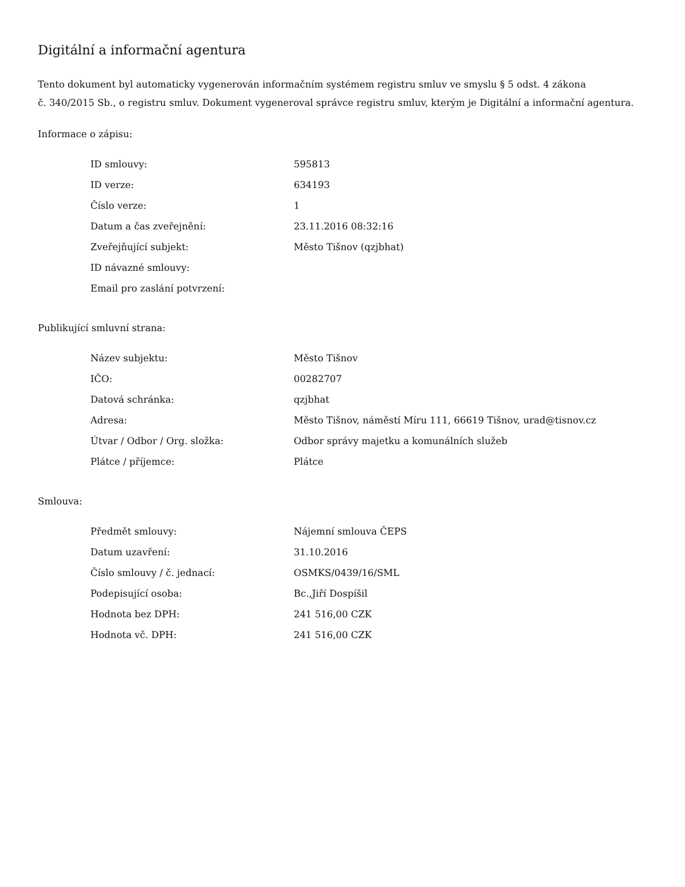Digitální a informační agentura
Tento dokument byl automaticky vygenerován informačním systémem registru smluv ve smyslu § 5 odst. 4 zákona
č. 340/2015 Sb., o registru smluv. Dokument vygeneroval správce registru smluv, kterým je Digitální a informační agentura.
Informace o zápisu:
| ID smlouvy: | 595813 |
| ID verze: | 634193 |
| Číslo verze: | 1 |
| Datum a čas zveřejnění: | 23.11.2016 08:32:16 |
| Zveřejňující subjekt: | Město Tišnov (qzjbhat) |
| ID návazné smlouvy: | |
| Email pro zaslání potvrzení: | |
Publikující smluvní strana:
| Název subjektu: | Město Tišnov |
| IČO: | 00282707 |
| Datová schránka: | qzjbhat |
| Adresa: | Město Tišnov, náměstí Míru 111, 66619 Tišnov, urad@tisnov.cz |
| Útvar / Odbor / Org. složka: | Odbor správy majetku a komunálních služeb |
| Plátce / příjemce: | Plátce |
Smlouva:
| Předmět smlouvy: | Nájemní smlouva ČEPS |
| Datum uzavření: | 31.10.2016 |
| Číslo smlouvy / č. jednací: | OSMKS/0439/16/SML |
| Podepisující osoba: | Bc.,Jiří Dospíšil |
| Hodnota bez DPH: | 241 516,00 CZK |
| Hodnota vč. DPH: | 241 516,00 CZK |